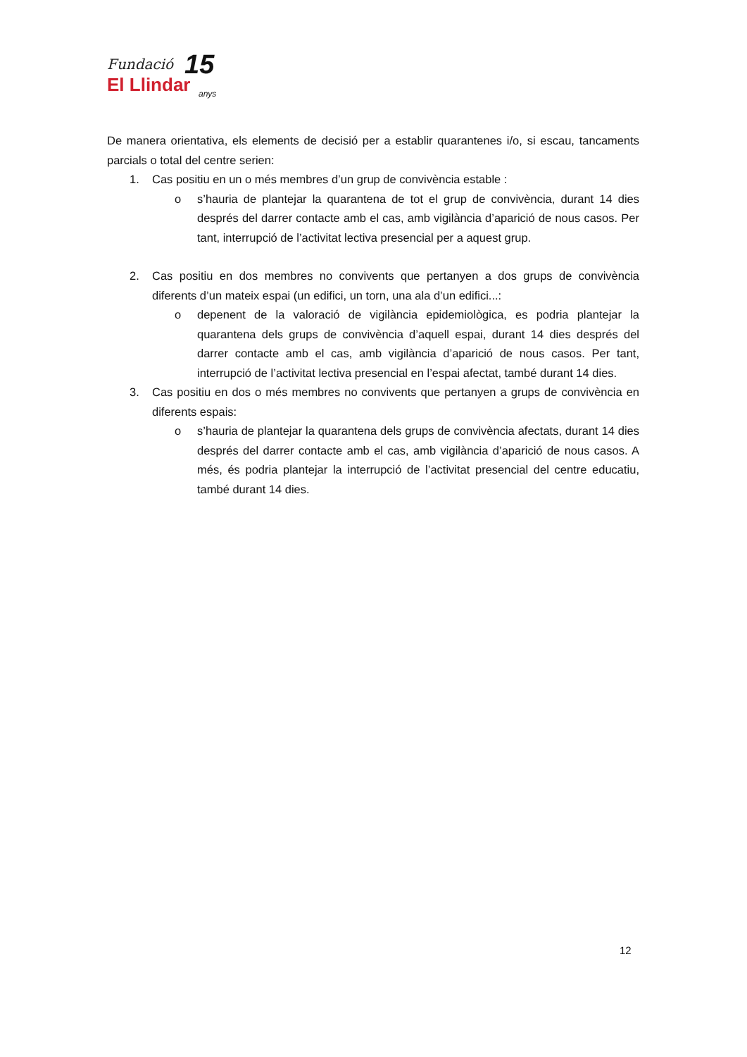Fundació
El Llindar
15
anys
De manera orientativa, els elements de decisió per a establir quarantenes i/o, si escau, tancaments parcials o total del centre serien:
1. Cas positiu en un o més membres d’un grup de convivència estable :
o s’hauria de plantejar la quarantena de tot el grup de convivència, durant 14 dies després del darrer contacte amb el cas, amb vigilància d’aparició de nous casos. Per tant, interrupció de l’activitat lectiva presencial per a aquest grup.
2. Cas positiu en dos membres no convivents que pertanyen a dos grups de convivència diferents d’un mateix espai (un edifici, un torn, una ala d’un edifici...:
o depenent de la valoració de vigilància epidemiològica, es podria plantejar la quarantena dels grups de convivència d’aquell espai, durant 14 dies després del darrer contacte amb el cas, amb vigilància d’aparició de nous casos. Per tant, interrupció de l’activitat lectiva presencial en l’espai afectat, també durant 14 dies.
3. Cas positiu en dos o més membres no convivents que pertanyen a grups de convivència en diferents espais:
o s’hauria de plantejar la quarantena dels grups de convivència afectats, durant 14 dies després del darrer contacte amb el cas, amb vigilància d’aparició de nous casos. A més, és podria plantejar la interrupció de l’activitat presencial del centre educatiu, també durant 14 dies.
12